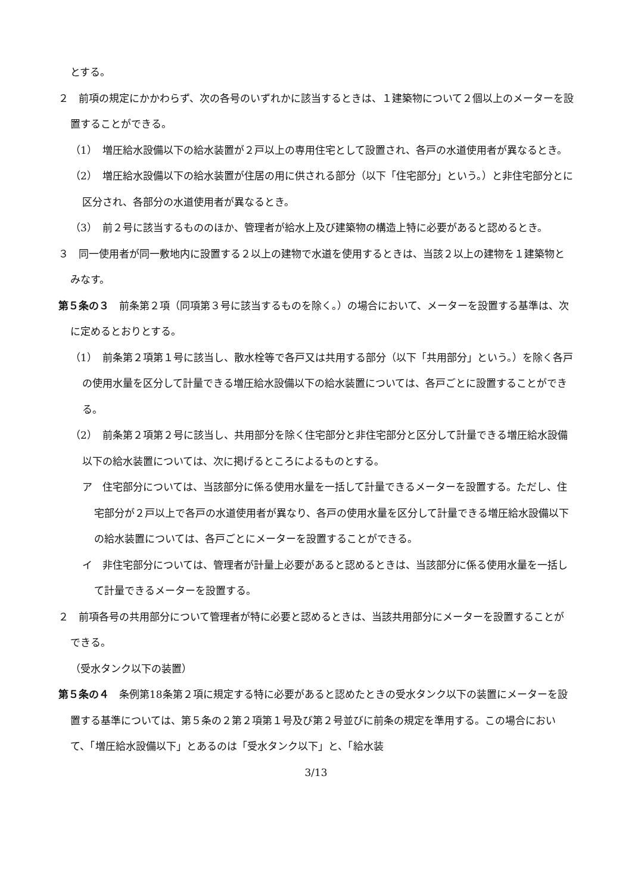とする。
２　前項の規定にかかわらず、次の各号のいずれかに該当するときは、１建築物について２個以上のメーターを設置することができる。
（1）　増圧給水設備以下の給水装置が２戸以上の専用住宅として設置され、各戸の水道使用者が異なるとき。
（2）　増圧給水設備以下の給水装置が住居の用に供される部分（以下「住宅部分」という。）と非住宅部分とに区分され、各部分の水道使用者が異なるとき。
（3）　前２号に該当するもののほか、管理者が給水上及び建築物の構造上特に必要があると認めるとき。
３　同一使用者が同一敷地内に設置する２以上の建物で水道を使用するときは、当該２以上の建物を１建築物とみなす。
第５条の３　前条第２項（同項第３号に該当するものを除く。）の場合において、メーターを設置する基準は、次に定めるとおりとする。
（1）　前条第２項第１号に該当し、散水栓等で各戸又は共用する部分（以下「共用部分」という。）を除く各戸の使用水量を区分して計量できる増圧給水設備以下の給水装置については、各戸ごとに設置することができる。
（2）　前条第２項第２号に該当し、共用部分を除く住宅部分と非住宅部分と区分して計量できる増圧給水設備以下の給水装置については、次に掲げるところによるものとする。
ア　住宅部分については、当該部分に係る使用水量を一括して計量できるメーターを設置する。ただし、住宅部分が２戸以上で各戸の水道使用者が異なり、各戸の使用水量を区分して計量できる増圧給水設備以下の給水装置については、各戸ごとにメーターを設置することができる。
イ　非住宅部分については、管理者が計量上必要があると認めるときは、当該部分に係る使用水量を一括して計量できるメーターを設置する。
２　前項各号の共用部分について管理者が特に必要と認めるときは、当該共用部分にメーターを設置することができる。
（受水タンク以下の装置）
第５条の４　条例第18条第２項に規定する特に必要があると認めたときの受水タンク以下の装置にメーターを設置する基準については、第５条の２第２項第１号及び第２号並びに前条の規定を準用する。この場合において、「増圧給水設備以下」とあるのは「受水タンク以下」と、「給水装
3/13